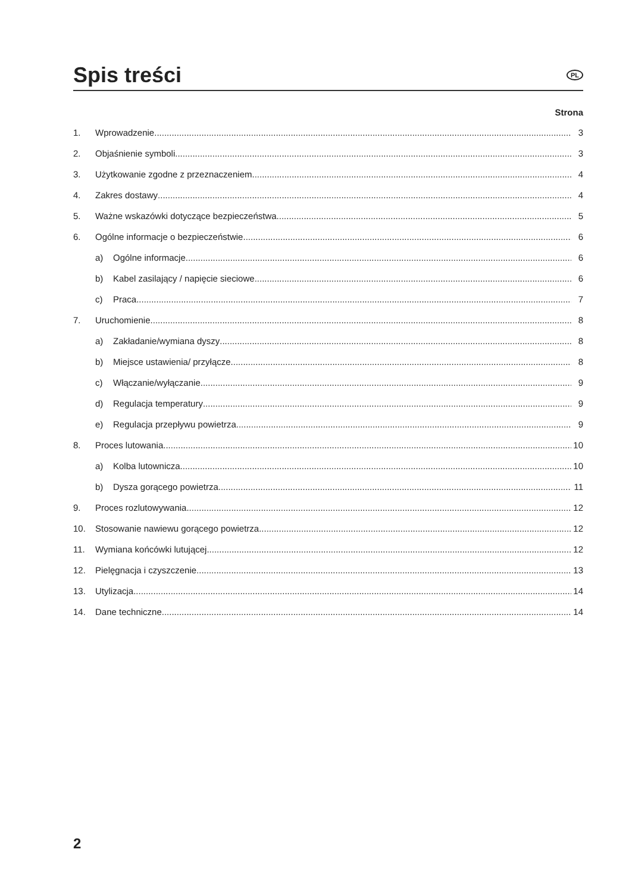Spis treści
PL
Strona
1. Wprowadzenie 3
2. Objaśnienie symboli 3
3. Użytkowanie zgodne z przeznaczeniem 4
4. Zakres dostawy 4
5. Ważne wskazówki dotyczące bezpieczeństwa 5
6. Ogólne informacje o bezpieczeństwie 6
a) Ogólne informacje 6
b) Kabel zasilający / napięcie sieciowe 6
c) Praca 7
7. Uruchomienie 8
a) Zakładanie/wymiana dyszy 8
b) Miejsce ustawienia/ przyłącze 8
c) Włączanie/wyłączanie 9
d) Regulacja temperatury 9
e) Regulacja przepływu powietrza 9
8. Proces lutowania 10
a) Kolba lutownicza 10
b) Dysza gorącego powietrza 11
9. Proces rozlutowywania 12
10. Stosowanie nawiewu gorącego powietrza 12
11. Wymiana końcówki lutującej 12
12. Pielęgnacja i czyszczenie 13
13. Utylizacja 14
14. Dane techniczne 14
2